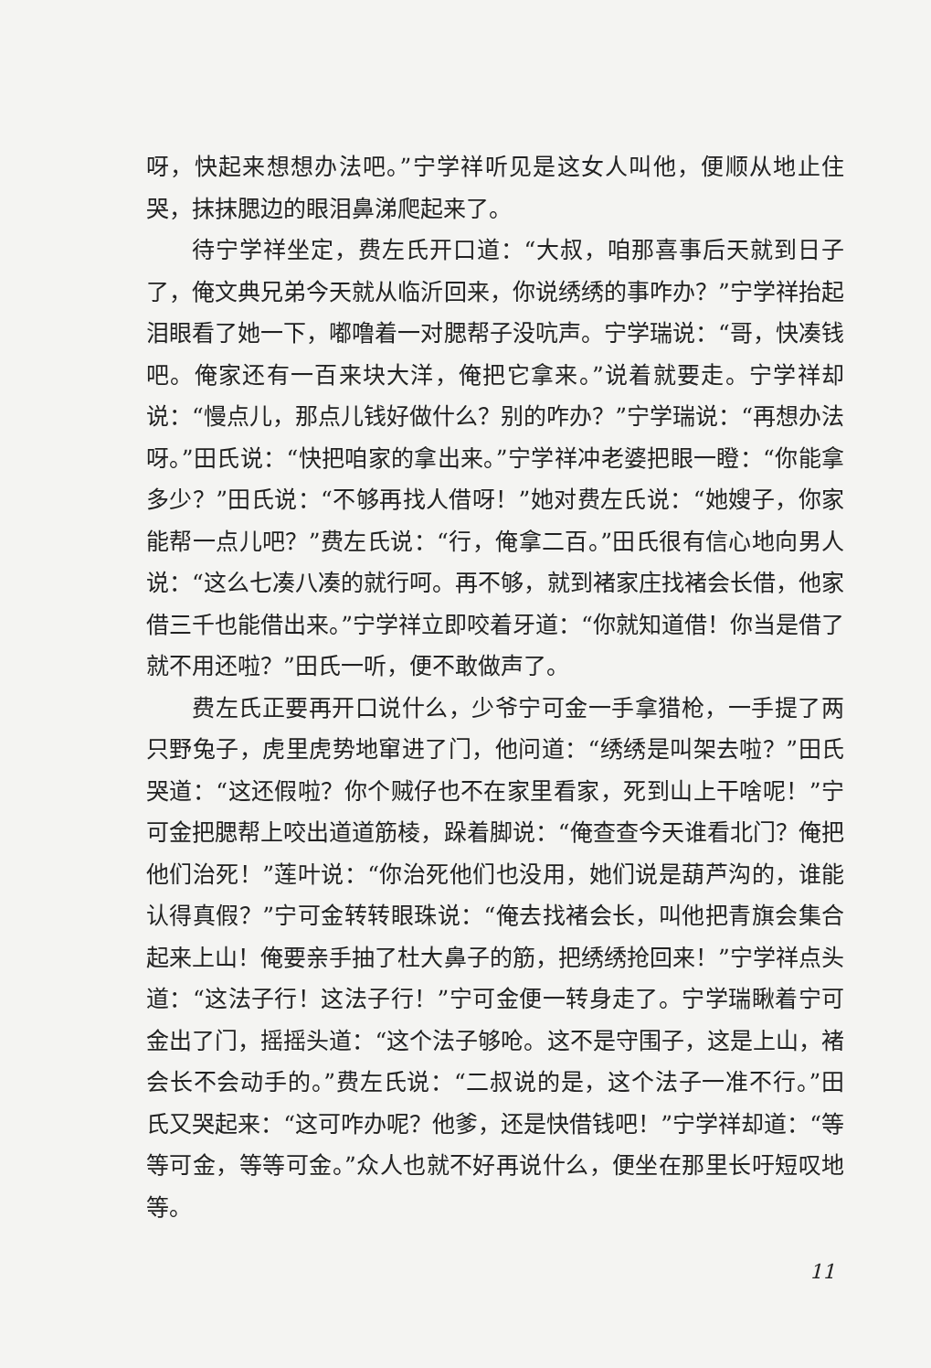呀，快起来想想办法吧。”宁学祥听见是这女人叫他，便顺从地止住哭，抹抹腮边的眼泪鼻涕爬起来了。
待宁学祥坐定，费左氏开口道：“大叔，咱那喜事后天就到日子了，俺文典兄弟今天就从临沂回来，你说绣绣的事咋办？”宁学祥抬起泪眼看了她一下，嘟噜着一对腮帮子没吭声。宁学瑞说：“哥，快凑钱吧。俺家还有一百来块大洋，俺把它拿来。”说着就要走。宁学祥却说：“慢点儿，那点儿钱好做什么？别的咋办？”宁学瑞说：“再想办法呀。”田氏说：“快把咱家的拿出来。”宁学祥冲老婆把眼一瞪：“你能拿多少？”田氏说：“不够再找人借呀！”她对费左氏说：“她嫂子，你家能帮一点儿吧？”费左氏说：“行，俺拿二百。”田氏很有信心地向男人说：“这么七凑八凑的就行呵。再不够，就到褚家庄找褚会长借，他家借三千也能借出来。”宁学祥立即咬着牙道：“你就知道借！你当是借了就不用还啦？”田氏一听，便不敢做声了。
费左氏正要再开口说什么，少爷宁可金一手拿猎枪，一手提了两只野兔子，虎里虎势地窜进了门，他问道：“绣绣是叫架去啦？”田氏哭道：“这还假啦？你个贼仔也不在家里看家，死到山上干啥呢！”宁可金把腮帮上咬出道道筋棱，跺着脚说：“俺查查今天谁看北门？俺把他们治死！”莲叶说：“你治死他们也没用，她们说是葫芦沟的，谁能认得真假？”宁可金转转眼珠说：“俺去找褚会长，叫他把青旗会集合起来上山！俺要亲手抽了杜大鼻子的筋，把绣绣抢回来！”宁学祥点头道：“这法子行！这法子行！”宁可金便一转身走了。宁学瑞瞅着宁可金出了门，摇摇头道：“这个法子够呛。这不是守围子，这是上山，褚会长不会动手的。”费左氏说：“二叔说的是，这个法子一准不行。”田氏又哭起来：“这可咋办呢？他爹，还是快借钱吧！”宁学祥却道：“等等可金，等等可金。”众人也就不好再说什么，便坐在那里长吁短叹地等。
11